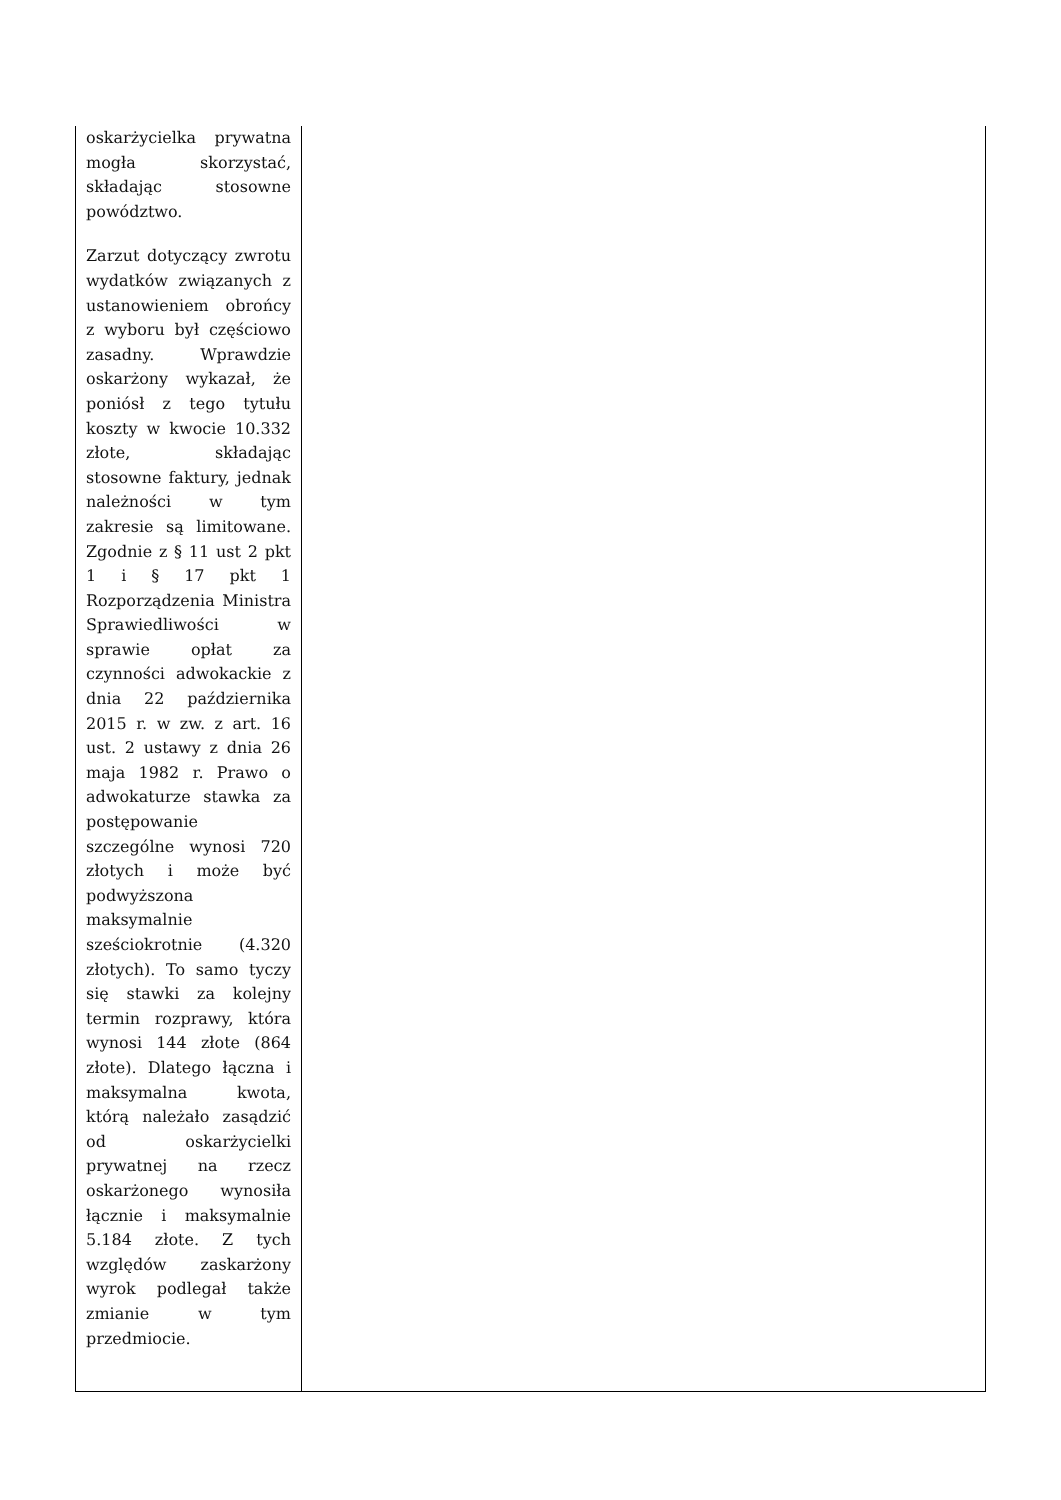| oskarżycielka prywatna mogła skorzystać, składając stosowne powództwo. Zarzut dotyczący zwrotu wydatków związanych z ustanowieniem obrońcy z wyboru był częściowo zasadny. Wprawdzie oskarżony wykazał, że poniósł z tego tytułu koszty w kwocie 10.332 złote, składając stosowne faktury, jednak należności w tym zakresie są limitowane. Zgodnie z § 11 ust 2 pkt 1 i § 17 pkt 1 Rozporządzenia Ministra Sprawiedliwości w sprawie opłat za czynności adwokackie z dnia 22 października 2015 r. w zw. z art. 16 ust. 2 ustawy z dnia 26 maja 1982 r. Prawo o adwokaturze stawka za postępowanie szczególne wynosi 720 złotych i może być podwyższona maksymalnie sześciokrotnie (4.320 złotych). To samo tyczy się stawki za kolejny termin rozprawy, która wynosi 144 złote (864 złote). Dlatego łączna i maksymalna kwota, którą należało zasądzić od oskarżycielki prywatnej na rzecz oskarżonego wynosiła łącznie i maksymalnie 5.184 złote. Z tych względów zaskarżony wyrok podlegał także zmianie w tym przedmiocie. | |